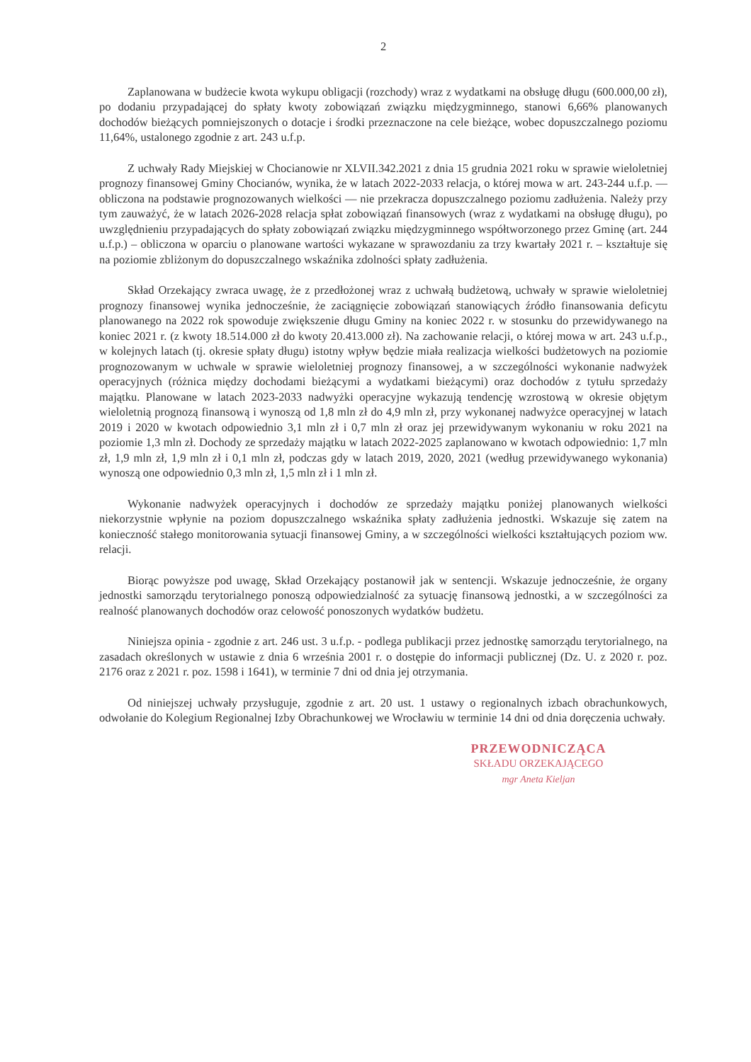2
Zaplanowana w budżecie kwota wykupu obligacji (rozchody) wraz z wydatkami na obsługę długu (600.000,00 zł), po dodaniu przypadającej do spłaty kwoty zobowiązań związku międzygminnego, stanowi 6,66% planowanych dochodów bieżących pomniejszonych o dotacje i środki przeznaczone na cele bieżące, wobec dopuszczalnego poziomu 11,64%, ustalonego zgodnie z art. 243 u.f.p.
Z uchwały Rady Miejskiej w Chocianowie nr XLVII.342.2021 z dnia 15 grudnia 2021 roku w sprawie wieloletniej prognozy finansowej Gminy Chocianów, wynika, że w latach 2022-2033 relacja, o której mowa w art. 243-244 u.f.p. — obliczona na podstawie prognozowanych wielkości — nie przekracza dopuszczalnego poziomu zadłużenia. Należy przy tym zauważyć, że w latach 2026-2028 relacja spłat zobowiązań finansowych (wraz z wydatkami na obsługę długu), po uwzględnieniu przypadających do spłaty zobowiązań związku międzygminnego współtworzonego przez Gminę (art. 244 u.f.p.) – obliczona w oparciu o planowane wartości wykazane w sprawozdaniu za trzy kwartały 2021 r. – kształtuje się na poziomie zbliżonym do dopuszczalnego wskaźnika zdolności spłaty zadłużenia.
Skład Orzekający zwraca uwagę, że z przedłożonej wraz z uchwałą budżetową, uchwały w sprawie wieloletniej prognozy finansowej wynika jednocześnie, że zaciągnięcie zobowiązań stanowiących źródło finansowania deficytu planowanego na 2022 rok spowoduje zwiększenie długu Gminy na koniec 2022 r. w stosunku do przewidywanego na koniec 2021 r. (z kwoty 18.514.000 zł do kwoty 20.413.000 zł). Na zachowanie relacji, o której mowa w art. 243 u.f.p., w kolejnych latach (tj. okresie spłaty długu) istotny wpływ będzie miała realizacja wielkości budżetowych na poziomie prognozowanym w uchwale w sprawie wieloletniej prognozy finansowej, a w szczególności wykonanie nadwyżek operacyjnych (różnica między dochodami bieżącymi a wydatkami bieżącymi) oraz dochodów z tytułu sprzedaży majątku. Planowane w latach 2023-2033 nadwyżki operacyjne wykazują tendencję wzrostową w okresie objętym wieloletnią prognozą finansową i wynoszą od 1,8 mln zł do 4,9 mln zł, przy wykonanej nadwyżce operacyjnej w latach 2019 i 2020 w kwotach odpowiednio 3,1 mln zł i 0,7 mln zł oraz jej przewidywanym wykonaniu w roku 2021 na poziomie 1,3 mln zł. Dochody ze sprzedaży majątku w latach 2022-2025 zaplanowano w kwotach odpowiednio: 1,7 mln zł, 1,9 mln zł, 1,9 mln zł i 0,1 mln zł, podczas gdy w latach 2019, 2020, 2021 (według przewidywanego wykonania) wynoszą one odpowiednio 0,3 mln zł, 1,5 mln zł i 1 mln zł.
Wykonanie nadwyżek operacyjnych i dochodów ze sprzedaży majątku poniżej planowanych wielkości niekorzystnie wpłynie na poziom dopuszczalnego wskaźnika spłaty zadłużenia jednostki. Wskazuje się zatem na konieczność stałego monitorowania sytuacji finansowej Gminy, a w szczególności wielkości kształtujących poziom ww. relacji.
Biorąc powyższe pod uwagę, Skład Orzekający postanowił jak w sentencji. Wskazuje jednocześnie, że organy jednostki samorządu terytorialnego ponoszą odpowiedzialność za sytuację finansową jednostki, a w szczególności za realność planowanych dochodów oraz celowość ponoszonych wydatków budżetu.
Niniejsza opinia - zgodnie z art. 246 ust. 3 u.f.p. - podlega publikacji przez jednostkę samorządu terytorialnego, na zasadach określonych w ustawie z dnia 6 września 2001 r. o dostępie do informacji publicznej (Dz. U. z 2020 r. poz. 2176 oraz z 2021 r. poz. 1598 i 1641), w terminie 7 dni od dnia jej otrzymania.
Od niniejszej uchwały przysługuje, zgodnie z art. 20 ust. 1 ustawy o regionalnych izbach obrachunkowych, odwołanie do Kolegium Regionalnej Izby Obrachunkowej we Wrocławiu w terminie 14 dni od dnia doręczenia uchwały.
PRZEWODNICZĄCA
SKŁADU ORZEKAJĄCEGO
mgr Aneta Kieljan